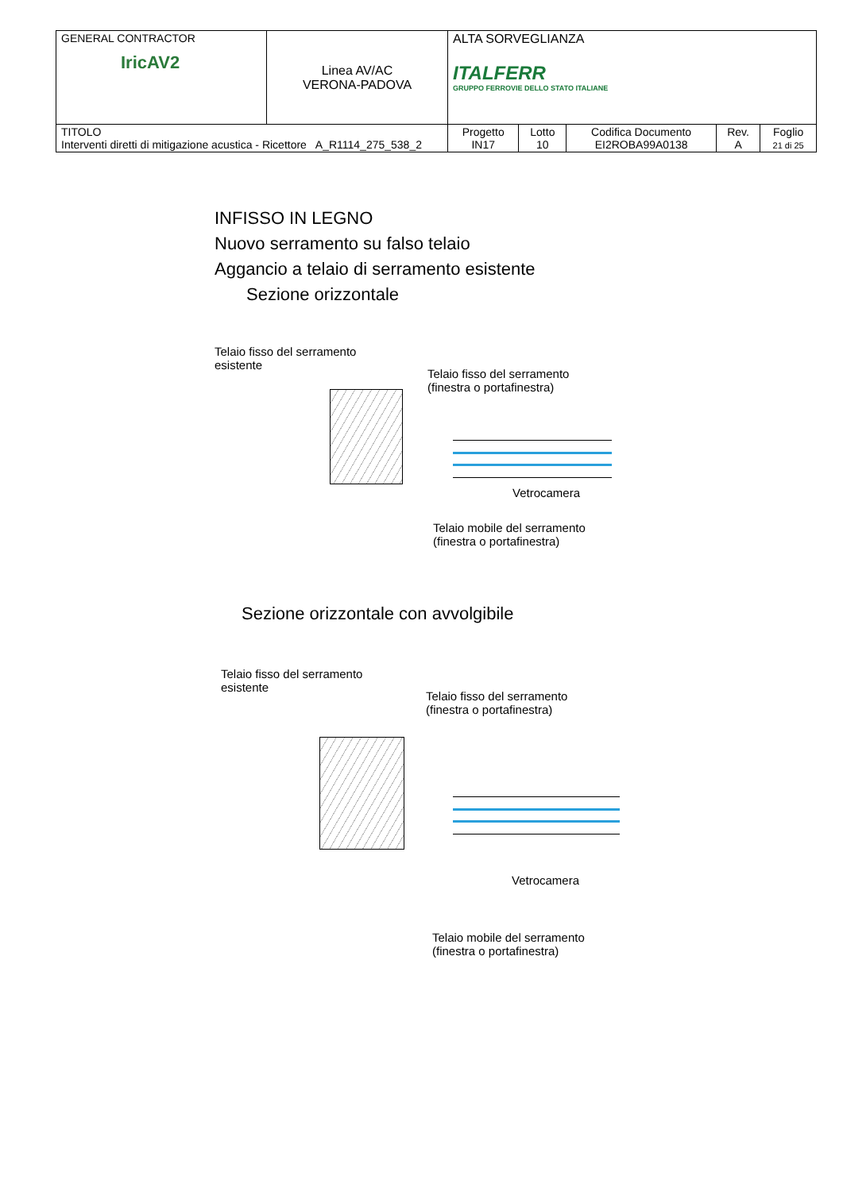| GENERAL CONTRACTOR IricAV2 | Linea AV/AC VERONA-PADOVA | ALTA SORVEGLIANZA ITALFERR GRUPPO FERROVIE DELLO STATO ITALIANE | | | | |
| TITOLO Interventi diretti di mitigazione acustica - Ricettore A_R1114_275_538_2 | | Progetto IN17 | Lotto 10 | Codifica Documento EI2ROBA99A0138 | Rev. A | Foglio 21 di 25 |
INFISSO IN LEGNO
Nuovo serramento su falso telaio
Aggancio a telaio di serramento esistente
Sezione orizzontale
Telaio fisso del serramento
esistente
Telaio fisso del serramento
(finestra o portafinestra)
Vetrocamera
Telaio mobile del serramento
(finestra o portafinestra)
Sezione orizzontale con avvolgibile
Telaio fisso del serramento
esistente
Telaio fisso del serramento
(finestra o portafinestra)
Vetrocamera
Telaio mobile del serramento
(finestra o portafinestra)